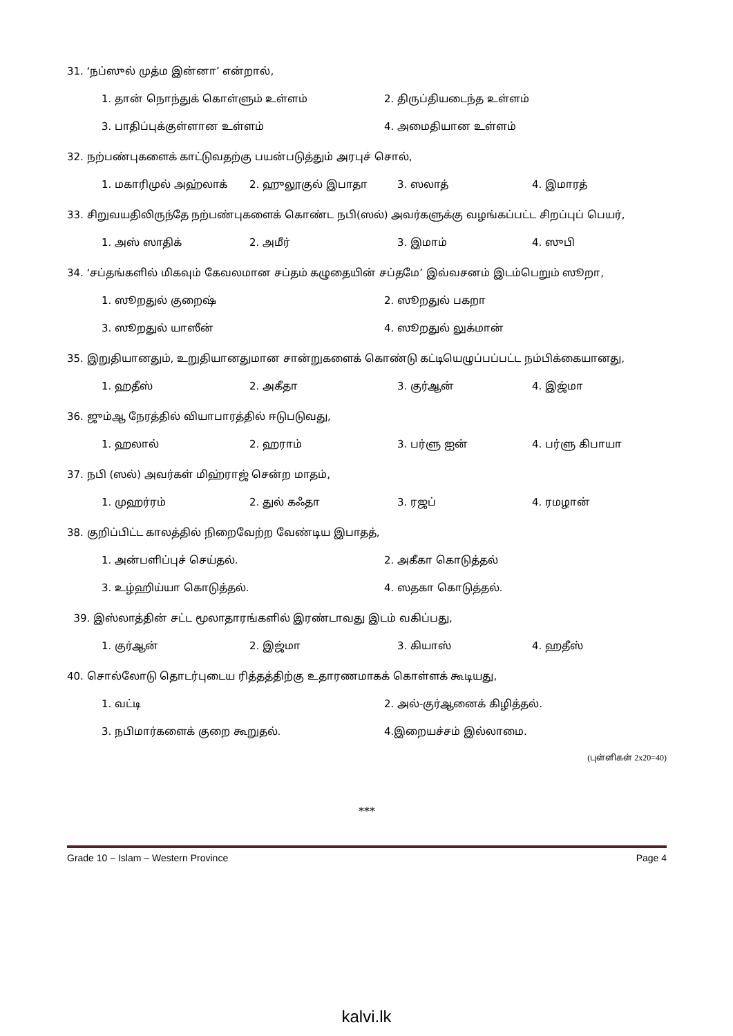31. ‘நப்ஸுல் முத்ம இன்னா’ என்றால்,
1. தான் நொந்துக் கொள்ளும் உள்ளம் 2. திருப்தியடைந்த உள்ளம்
3. பாதிப்புக்குள்ளான உள்ளம் 4. அமைதியான உள்ளம்
32. நற்பண்புகளைக் காட்டுவதற்கு பயன்படுத்தும் அரபுச் சொல்,
1. மகாரிமுல் அஹ்லாக் 2. ஹுலூகுல் இபாதா 3. ஸலாத் 4. இமாரத்
33. சிறுவயதிலிருந்தே நற்பண்புகளைக் கொண்ட நபி(ஸல்) அவர்களுக்கு வழங்கப்பட்ட சிறப்புப் பெயர்,
1. அஸ் ஸாதிக் 2. அமீர் 3. இமாம் 4. ஸுபி
34. ‘சப்தங்களில் மிகவும் கேவலமான சப்தம் கழுதையின் சப்தமே’ இவ்வசனம் இடம்பெறும் ஸூறா,
1. ஸூறதுல் குறைஷ் 2. ஸூறதுல் பகறா
3. ஸூறதுல் யாஸீன் 4. ஸூறதுல் லுக்மான்
35. இறுதியானதும், உறுதியானதுமான சான்றுகளைக் கொண்டு கட்டியெழுப்பப்பட்ட நம்பிக்கையானது,
1. ஹதீஸ் 2. அகீதா 3. குர்ஆன் 4. இஜ்மா
36. ஜும்ஆ நேரத்தில் வியாபாரத்தில் ஈடுபடுவது,
1. ஹலால் 2. ஹராம் 3. பர்ளு ஐன் 4. பர்ளு கிபாயா
37. நபி (ஸல்) அவர்கள் மிஹ்ராஜ் சென்ற மாதம்,
1. முஹர்ரம் 2. துல் கஃதா 3. ரஜப் 4. ரமழான்
38. குறிப்பிட்ட காலத்தில் நிறைவேற்ற வேண்டிய இபாதத்,
1. அன்பளிப்புச் செய்தல். 2. அகீகா கொடுத்தல்
3. உழ்ஹிய்யா கொடுத்தல். 4. ஸதகா கொடுத்தல்.
39. இஸ்லாத்தின் சட்ட மூலாதாரங்களில் இரண்டாவது இடம் வகிப்பது,
1. குர்ஆன் 2. இஜ்மா 3. கியாஸ் 4. ஹதீஸ்
40. சொல்லோடு தொடர்புடைய ரித்தத்திற்கு உதாரணமாகக் கொள்ளக் கூடியது,
1. வட்டி 2. அல்-குர்ஆனைக் கிழித்தல்.
3. நபிமார்களைக் குறை கூறுதல். 4.இறையச்சம் இல்லாமை.
(புள்ளிகள் 2x20=40)
***
Grade 10 – Islam – Western Province Page 4
kalvi.lk